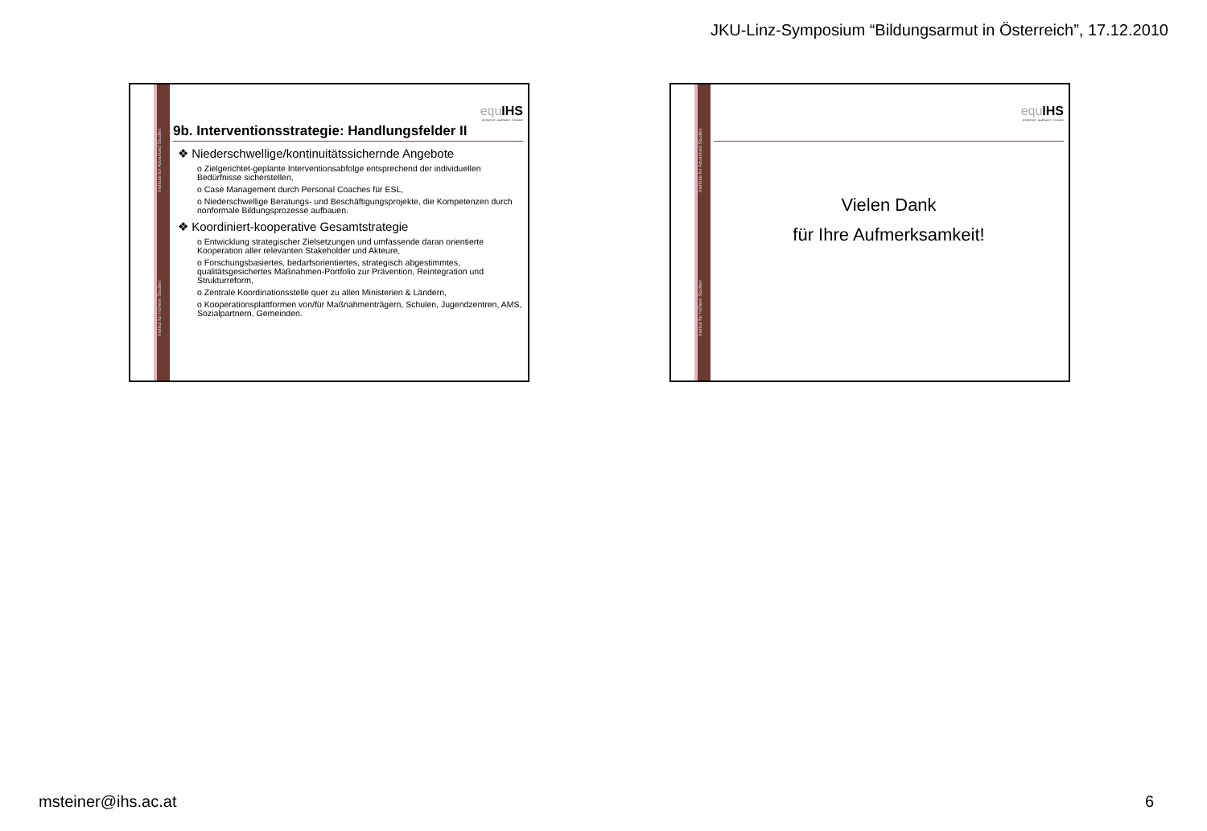JKU-Linz-Symposium “Bildungsarmut in Österreich”, 17.12.2010
Institut für Höhere Studien Institute for Advanced Studies
equ IHS
employment · qualification · innovation
9b. Interventionsstrategie: Handlungsfelder II
❖ Niederschwellige/kontinuitätssichernde Angebote
o Zielgerichtet-geplante Interventionsabfolge entsprechend der individuellen Bedürfnisse sicherstellen,
o Case Management durch Personal Coaches für ESL,
o Niederschwellige Beratungs- und Beschäftigungsprojekte, die Kompetenzen durch nonformale Bildungsprozesse aufbauen.
❖ Koordiniert-kooperative Gesamtstrategie
o Entwicklung strategischer Zielsetzungen und umfassende daran orientierte Kooperation aller relevanten Stakeholder und Akteure,
o Forschungsbasiertes, bedarfsorientiertes, strategisch abgestimmtes, qualitätsgesichertes Maßnahmen-Portfolio zur Prävention, Reintegration und Strukturreform,
o Zentrale Koordinationsstelle quer zu allen Ministerien & Ländern,
o Kooperationsplattformen von/für Maßnahmenträgern, Schulen, Jugendzentren, AMS, Sozialpartnern, Gemeinden.
Institut für Höhere Studien Institute for Advanced Studies
equ IHS
employment · qualification · innovation
Vielen Dank
für Ihre Aufmerksamkeit!
msteiner@ihs.ac.at 6